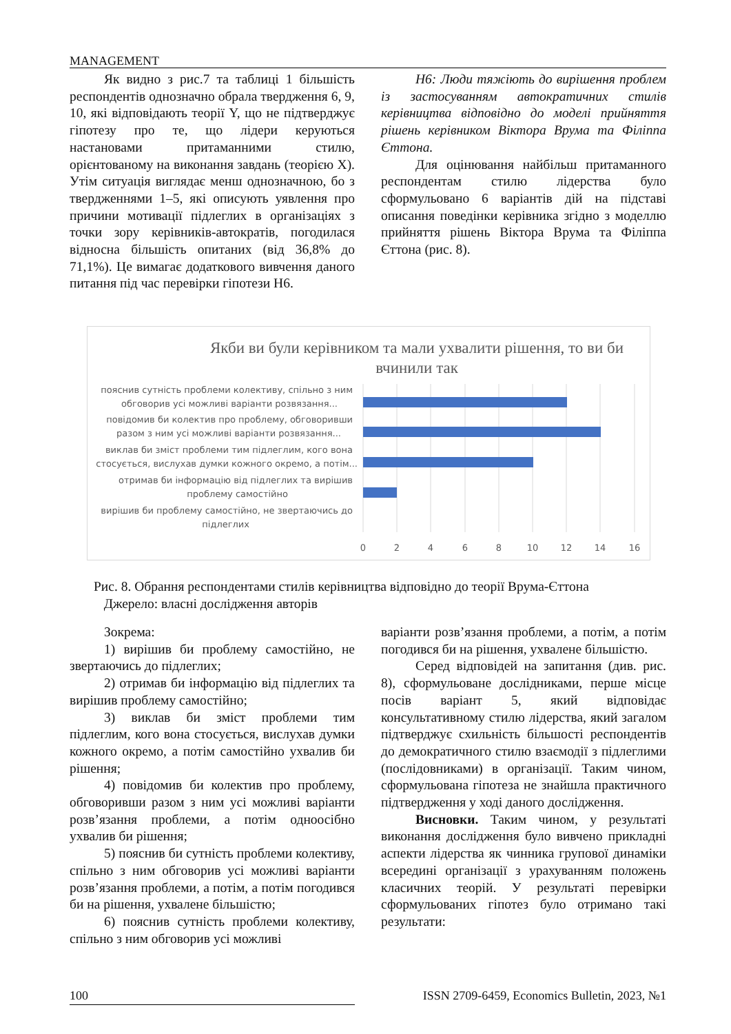MANAGEMENT
Як видно з рис.7 та таблиці 1 більшість респондентів однозначно обрала твердження 6, 9, 10, які відповідають теорії Y, що не підтверджує гіпотезу про те, що лідери керуються настановами притаманними стилю, орієнтованому на виконання завдань (теорією X). Утім ситуація виглядає менш однозначною, бо з твердженнями 1–5, які описують уявлення про причини мотивації підлеглих в організаціях з точки зору керівників-автократів, погодилася відносна більшість опитаних (від 36,8% до 71,1%). Це вимагає додаткового вивчення даного питання під час перевірки гіпотези Н6.
Н6: Люди тяжіють до вирішення проблем із застосуванням автократичних стилів керівництва відповідно до моделі прийняття рішень керівником Віктора Врума та Філіппа Єттона.
Для оцінювання найбільш притаманного респондентам стилю лідерства було сформульовано 6 варіантів дій на підставі описання поведінки керівника згідно з моделлю прийняття рішень Віктора Врума та Філіппа Єттона (рис. 8).
Якби ви були керівником та мали ухвалити рішення, то ви би вчинили так
пояснив сутність проблеми колективу, спільно з ним
обговорив усі можливі варіанти розвязання...
повідомив би колектив про проблему, обговоривши
разом з ним усі можливі варіанти розвязання...
виклав би зміст проблеми тим підлеглим, кого вона
стосується, вислухав думки кожного окремо, а потім...
отримав би інформацію від підлеглих та вирішив
проблему самостійно
вирішив би проблему самостійно, не звертаючись до
підлеглих
0
2
4
6
8
10
12
14
16
Рис. 8. Обрання респондентами стилів керівництва відповідно до теорії Врума-Єттона
Джерело: власні дослідження авторів
Зокрема:
1) вирішив би проблему самостійно, не звертаючись до підлеглих;
2) отримав би інформацію від підлеглих та вирішив проблему самостійно;
3) виклав би зміст проблеми тим підлеглим, кого вона стосується, вислухав думки кожного окремо, а потім самостійно ухвалив би рішення;
4) повідомив би колектив про проблему, обговоривши разом з ним усі можливі варіанти розв’язання проблеми, а потім одноосібно ухвалив би рішення;
5) пояснив би сутність проблеми колективу, спільно з ним обговорив усі можливі варіанти розв’язання проблеми, а потім, а потім погодився би на рішення, ухвалене більшістю;
6) пояснив сутність проблеми колективу, спільно з ним обговорив усі можливі
варіанти розв’язання проблеми, а потім, а потім погодився би на рішення, ухвалене більшістю.
Серед відповідей на запитання (див. рис. 8), сформульоване дослідниками, перше місце посів варіант 5, який відповідає консультативному стилю лідерства, який загалом підтверджує схильність більшості респондентів до демократичного стилю взаємодії з підлеглими (послідовниками) в організації. Таким чином, сформульована гіпотеза не знайшла практичного підтвердження у ході даного дослідження.
Висновки. Таким чином, у результаті виконання дослідження було вивчено прикладні аспекти лідерства як чинника групової динаміки всередині організації з урахуванням положень класичних теорій. У результаті перевірки сформульованих гіпотез було отримано такі результати:
100 ISSN 2709-6459, Economics Bulletin, 2023, №1